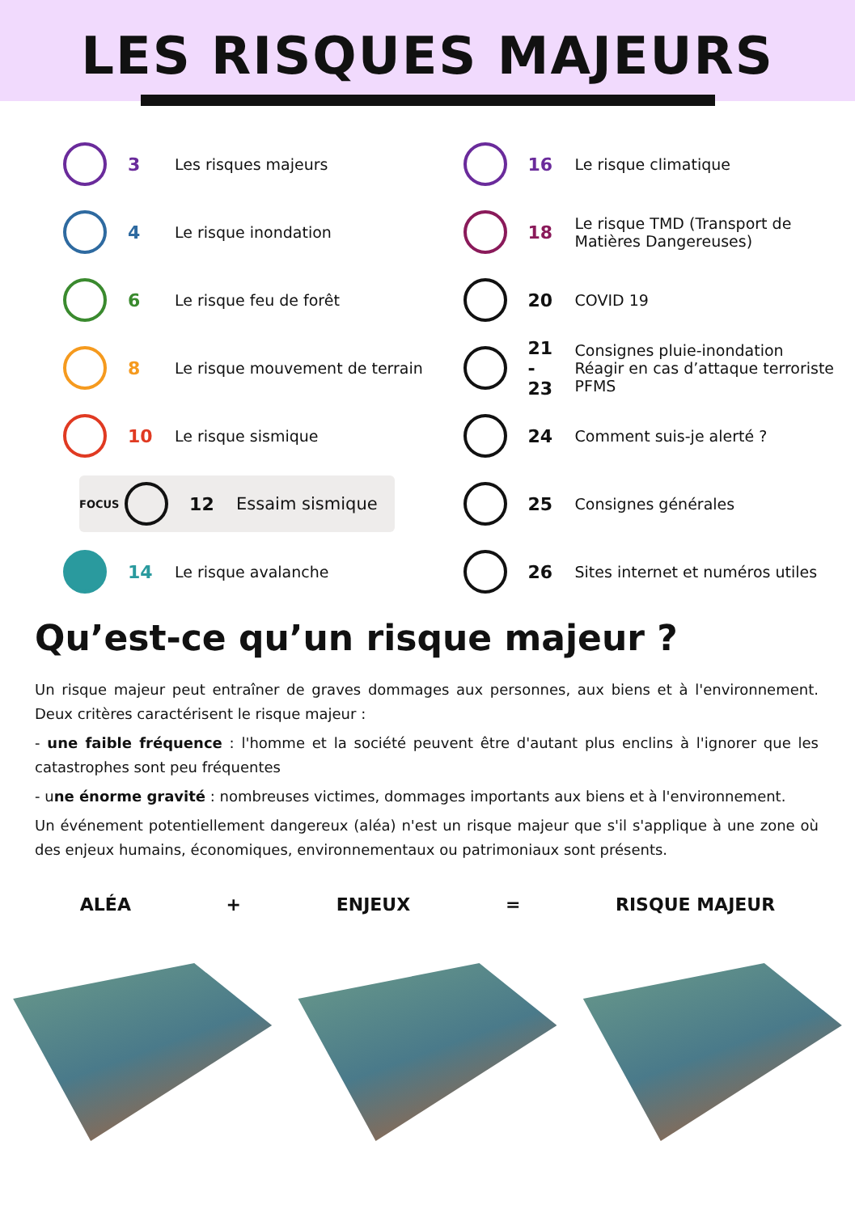LES RISQUES MAJEURS
3 Les risques majeurs
4 Le risque inondation
6 Le risque feu de forêt
8 Le risque mouvement de terrain
10 Le risque sismique
FOCUS 12 Essaim sismique
14 Le risque avalanche
16 Le risque climatique
18 Le risque TMD (Transport de
Matières Dangereuses)
20 COVID 19
21
-
23 Consignes pluie-inondation
Réagir en cas d’attaque terroriste
PFMS
24 Comment suis-je alerté ?
25 Consignes générales
26 Sites internet et numéros utiles
Qu’est-ce qu’un risque majeur ?
Un risque majeur peut entraîner de graves dommages aux personnes, aux biens et à l'environnement. Deux critères caractérisent le risque majeur :
- une faible fréquence : l'homme et la société peuvent être d'autant plus enclins à l'ignorer que les catastrophes sont peu fréquentes
- une énorme gravité : nombreuses victimes, dommages importants aux biens et à l'environnement.
Un événement potentiellement dangereux (aléa) n'est un risque majeur que s'il s'applique à une zone où des enjeux humains, économiques, environnementaux ou patrimoniaux sont présents.
ALÉA + ENJEUX = RISQUE MAJEUR